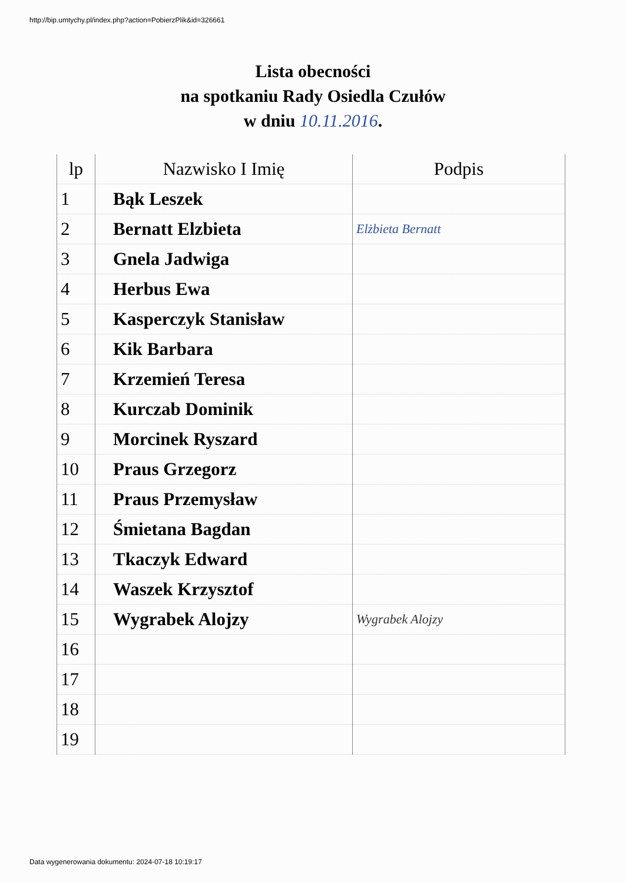http://bip.umtychy.pl/index.php?action=PobierzPlik&id=326661
Lista obecności
na spotkaniu Rady Osiedla Czułów
w dniu 10.11.2016.
| lp | Nazwisko I Imię | Podpis |
| --- | --- | --- |
| 1 | Bąk Leszek | |
| 2 | Bernatt Elzbieta | Elżbieta Bernatt |
| 3 | Gnela Jadwiga | |
| 4 | Herbus Ewa | |
| 5 | Kasperczyk Stanisław | |
| 6 | Kik Barbara | |
| 7 | Krzemień Teresa | |
| 8 | Kurczab Dominik | |
| 9 | Morcinek Ryszard | |
| 10 | Praus Grzegorz | |
| 11 | Praus Przemysław | |
| 12 | Śmietana Bagdan | |
| 13 | Tkaczyk Edward | |
| 14 | Waszek Krzysztof | |
| 15 | Wygrabek Alojzy | Wygrabek Alojzy |
| 16 | | |
| 17 | | |
| 18 | | |
| 19 | | |
Data wygenerowania dokumentu: 2024-07-18 10:19:17